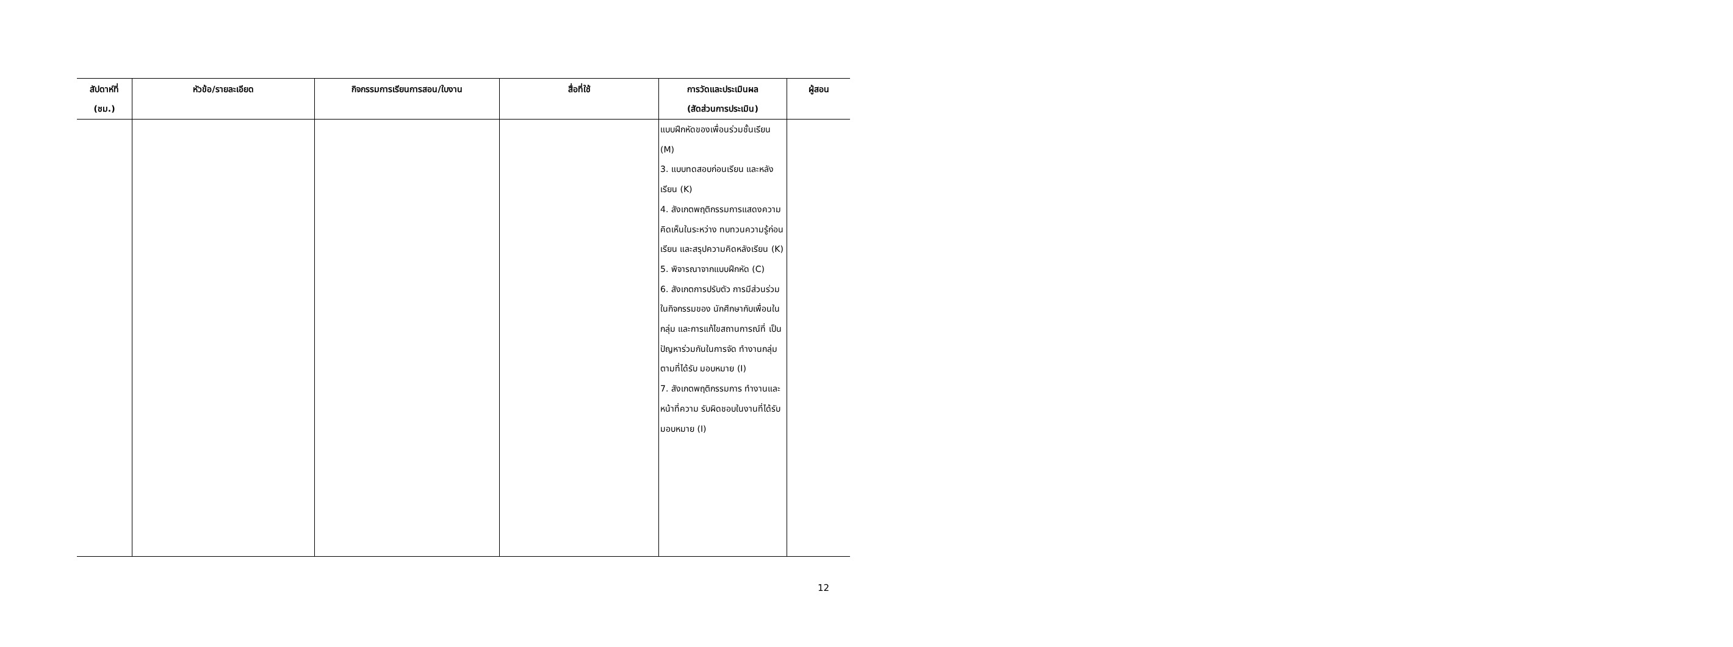| สัปดาห์ที่ (ชม.) | หัวข้อ/รายละเอียด | กิจกรรมการเรียนการสอน/ใบงาน | สื่อที่ใช้ | การวัดและประเมินผล (สัดส่วนการประเมิน) | ผู้สอน |
| --- | --- | --- | --- | --- | --- |
| | | | | แบบฝึกหัดของเพื่อนร่วมชั้นเรียน (M) 3. แบบทดสอบก่อนเรียน และหลังเรียน (K) 4. สังเกตพฤติกรรมการแสดงความคิดเห็นในระหว่าง ทบทวนความรู้ก่อนเรียน และสรุปความคิดหลังเรียน (K) 5. พิจารณาจากแบบฝึกหัด (C) 6. สังเกตการปรับตัว การมีส่วนร่วมในกิจกรรมของ นักศึกษากับเพื่อนในกลุ่ม และการแก้ไขสถานการณ์ที่ เป็นปัญหาร่วมกันในการจัด ทำงานกลุ่มตามที่ได้รับ มอบหมาย (I) 7. สังเกตพฤติกรรมการ ทำงานและหน้าที่ความ รับผิดชอบในงานที่ได้รับ มอบหมาย (I) | |
12